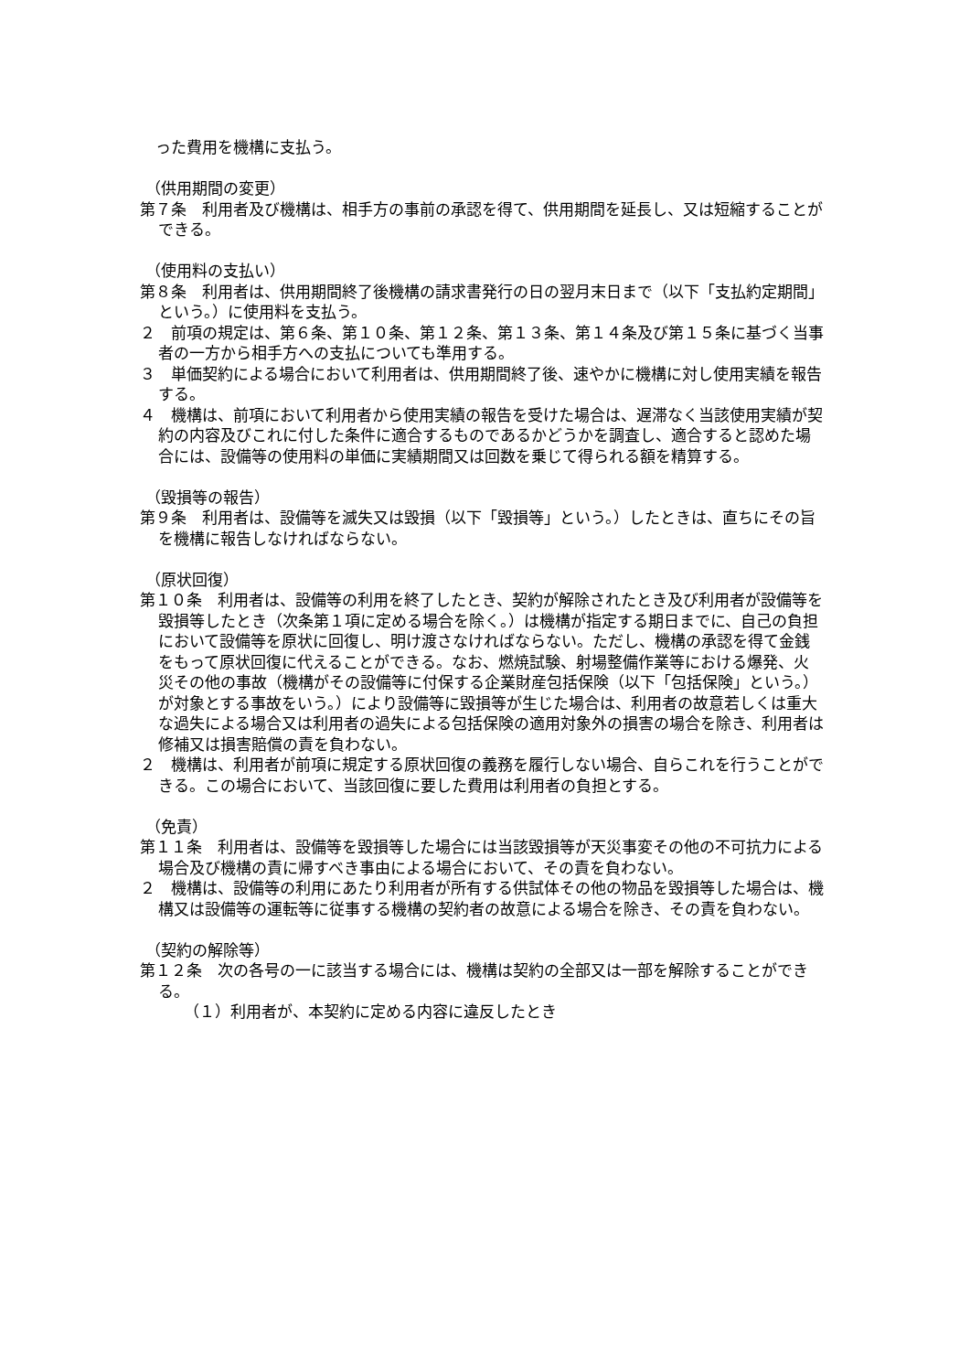った費用を機構に支払う。
（供用期間の変更）
第７条　利用者及び機構は、相手方の事前の承認を得て、供用期間を延長し、又は短縮することができる。
（使用料の支払い）
第８条　利用者は、供用期間終了後機構の請求書発行の日の翌月末日まで（以下「支払約定期間」という。）に使用料を支払う。
２　前項の規定は、第６条、第１０条、第１２条、第１３条、第１４条及び第１５条に基づく当事者の一方から相手方への支払についても準用する。
３　単価契約による場合において利用者は、供用期間終了後、速やかに機構に対し使用実績を報告する。
４　機構は、前項において利用者から使用実績の報告を受けた場合は、遅滞なく当該使用実績が契約の内容及びこれに付した条件に適合するものであるかどうかを調査し、適合すると認めた場合には、設備等の使用料の単価に実績期間又は回数を乗じて得られる額を精算する。
（毀損等の報告）
第９条　利用者は、設備等を滅失又は毀損（以下「毀損等」という。）したときは、直ちにその旨を機構に報告しなければならない。
（原状回復）
第１０条　利用者は、設備等の利用を終了したとき、契約が解除されたとき及び利用者が設備等を毀損等したとき（次条第１項に定める場合を除く。）は機構が指定する期日までに、自己の負担において設備等を原状に回復し、明け渡さなければならない。ただし、機構の承認を得て金銭をもって原状回復に代えることができる。なお、燃焼試験、射場整備作業等における爆発、火災その他の事故（機構がその設備等に付保する企業財産包括保険（以下「包括保険」という。）が対象とする事故をいう。）により設備等に毀損等が生じた場合は、利用者の故意若しくは重大な過失による場合又は利用者の過失による包括保険の適用対象外の損害の場合を除き、利用者は修補又は損害賠償の責を負わない。
２　機構は、利用者が前項に規定する原状回復の義務を履行しない場合、自らこれを行うことができる。この場合において、当該回復に要した費用は利用者の負担とする。
（免責）
第１１条　利用者は、設備等を毀損等した場合には当該毀損等が天災事変その他の不可抗力による場合及び機構の責に帰すべき事由による場合において、その責を負わない。
２　機構は、設備等の利用にあたり利用者が所有する供試体その他の物品を毀損等した場合は、機構又は設備等の運転等に従事する機構の契約者の故意による場合を除き、その責を負わない。
（契約の解除等）
第１２条　次の各号の一に該当する場合には、機構は契約の全部又は一部を解除することができる。
（１）利用者が、本契約に定める内容に違反したとき